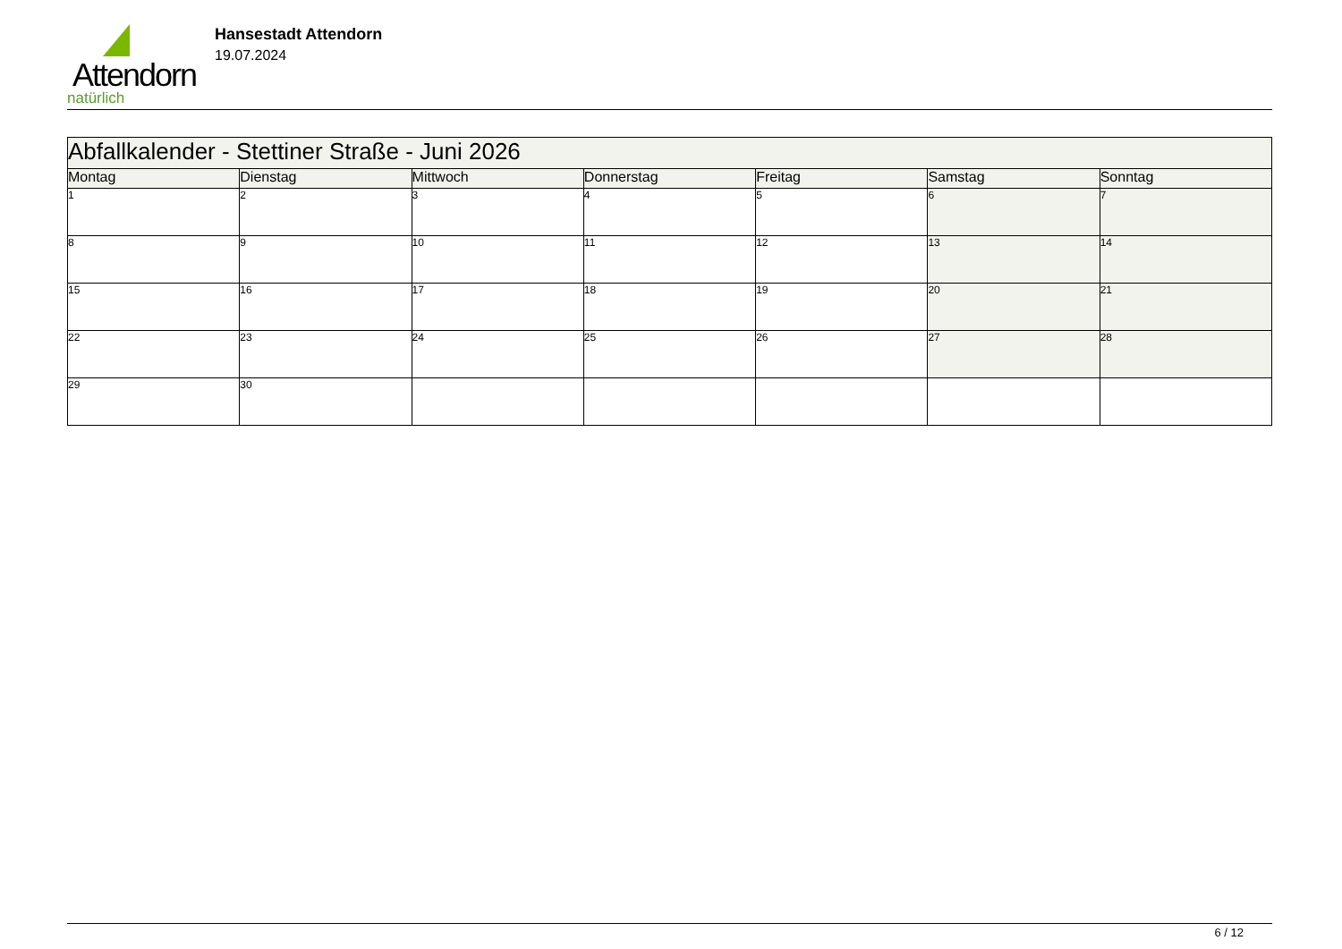Attendorn
natürlich
Hansestadt Attendorn
19.07.2024
| Abfallkalender - Stettiner Straße - Juni 2026 | | | | | | |
| Montag | Dienstag | Mittwoch | Donnerstag | Freitag | Samstag | Sonntag |
| 1 | 2 | 3 | 4 | 5 | 6 | 7 |
| 8 | 9 | 10 | 11 | 12 | 13 | 14 |
| 15 | 16 | 17 | 18 | 19 | 20 | 21 |
| 22 | 23 | 24 | 25 | 26 | 27 | 28 |
| 29 | 30 | | | | | |
6 / 12